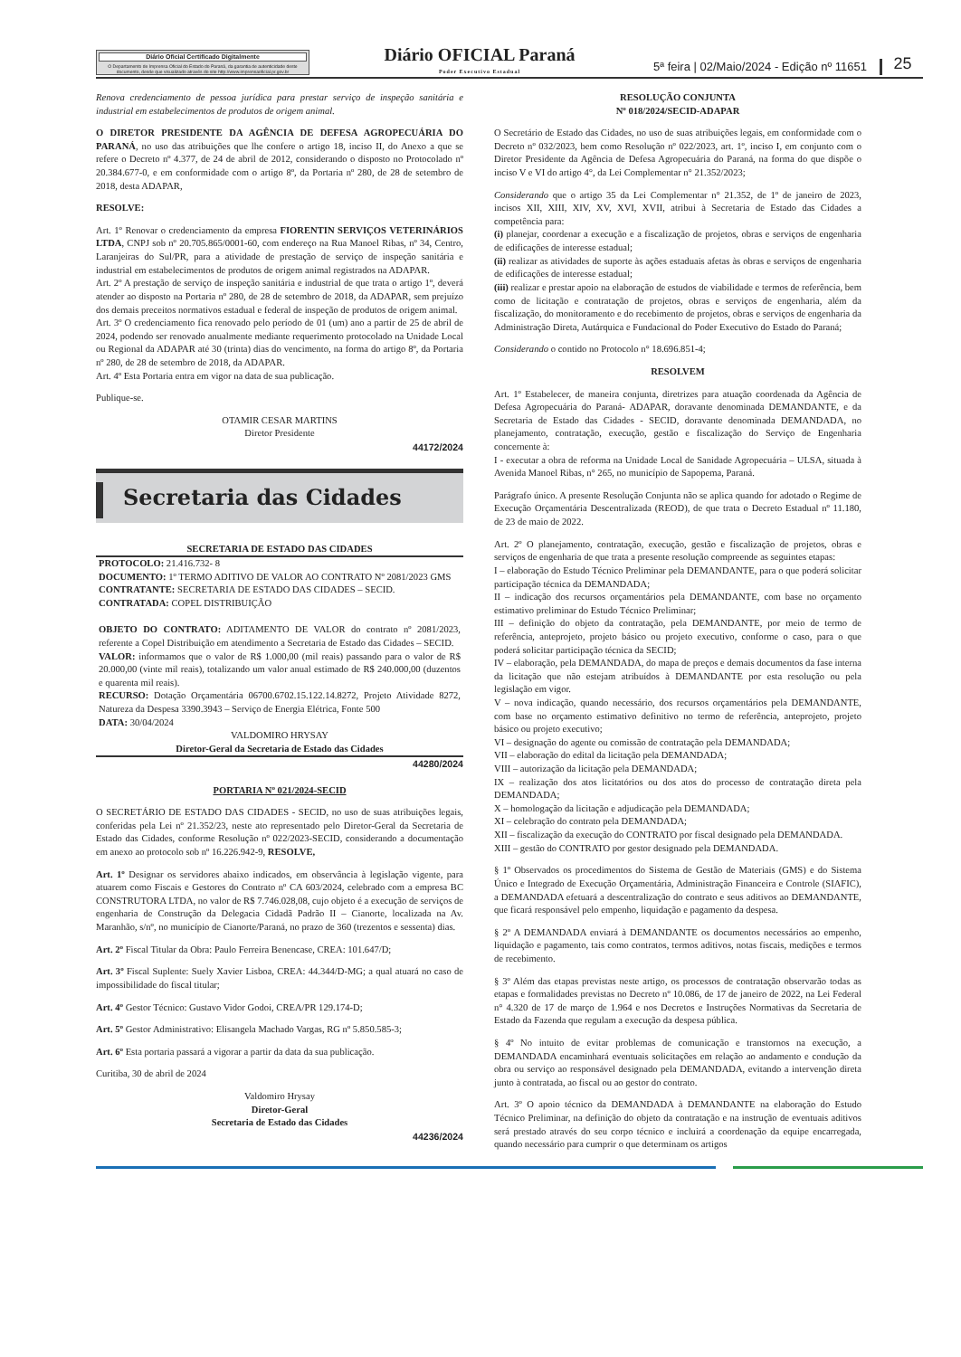Diário Oficial Certificado Digitalmente
O Departamento de Imprensa Oficial do Estado do Paraná, da garantia de autenticidade deste documento, desde que visualizado através do site http://www.imprensaoficial.pr.gov.br
Diário OFICIAL Paraná
Poder Executivo Estadual
5ª feira | 02/Maio/2024 - Edição nº 11651
25
Renova credenciamento de pessoa jurídica para prestar serviço de inspeção sanitária e industrial em estabelecimentos de produtos de origem animal.
O DIRETOR PRESIDENTE DA AGÊNCIA DE DEFESA AGROPECUÁRIA DO PARANÁ, no uso das atribuições que lhe confere o artigo 18, inciso II, do Anexo a que se refere o Decreto nº 4.377, de 24 de abril de 2012, considerando o disposto no Protocolado nº 20.384.677-0, e em conformidade com o artigo 8º, da Portaria nº 280, de 28 de setembro de 2018, desta ADAPAR,
RESOLVE:
Art. 1º Renovar o credenciamento da empresa FIORENTIN SERVIÇOS VETERINÁRIOS LTDA, CNPJ sob nº 20.705.865/0001-60, com endereço na Rua Manoel Ribas, nº 34, Centro, Laranjeiras do Sul/PR, para a atividade de prestação de serviço de inspeção sanitária e industrial em estabelecimentos de produtos de origem animal registrados na ADAPAR.
Art. 2º A prestação de serviço de inspeção sanitária e industrial de que trata o artigo 1º, deverá atender ao disposto na Portaria nº 280, de 28 de setembro de 2018, da ADAPAR, sem prejuízo dos demais preceitos normativos estadual e federal de inspeção de produtos de origem animal.
Art. 3º O credenciamento fica renovado pelo período de 01 (um) ano a partir de 25 de abril de 2024, podendo ser renovado anualmente mediante requerimento protocolado na Unidade Local ou Regional da ADAPAR até 30 (trinta) dias do vencimento, na forma do artigo 8º, da Portaria nº 280, de 28 de setembro de 2018, da ADAPAR.
Art. 4º Esta Portaria entra em vigor na data de sua publicação.
Publique-se.
OTAMIR CESAR MARTINS
Diretor Presidente
44172/2024
Secretaria das Cidades
SECRETARIA DE ESTADO DAS CIDADES
PROTOCOLO: 21.416.732- 8
DOCUMENTO: 1º TERMO ADITIVO DE VALOR AO CONTRATO Nº 2081/2023 GMS
CONTRATANTE: SECRETARIA DE ESTADO DAS CIDADES – SECID.
CONTRATADA: COPEL DISTRIBUIÇÃO
OBJETO DO CONTRATO: ADITAMENTO DE VALOR do contrato nº 2081/2023, referente a Copel Distribuição em atendimento a Secretaria de Estado das Cidades – SECID.
VALOR: informamos que o valor de R$ 1.000,00 (mil reais) passando para o valor de R$ 20.000,00 (vinte mil reais), totalizando um valor anual estimado de R$ 240.000,00 (duzentos e quarenta mil reais).
RECURSO: Dotação Orçamentária 06700.6702.15.122.14.8272, Projeto Atividade 8272, Natureza da Despesa 3390.3943 – Serviço de Energia Elétrica, Fonte 500
DATA: 30/04/2024
VALDOMIRO HRYSAY
Diretor-Geral da Secretaria de Estado das Cidades
44280/2024
PORTARIA Nº 021/2024-SECID
O SECRETÁRIO DE ESTADO DAS CIDADES - SECID, no uso de suas atribuições legais, conferidas pela Lei nº 21.352/23, neste ato representado pelo Diretor-Geral da Secretaria de Estado das Cidades, conforme Resolução nº 022/2023-SECID, considerando a documentação em anexo ao protocolo sob nº 16.226.942-9, RESOLVE,
Art. 1º Designar os servidores abaixo indicados, em observância à legislação vigente, para atuarem como Fiscais e Gestores do Contrato nº CA 603/2024, celebrado com a empresa BC CONSTRUTORA LTDA, no valor de R$ 7.746.028,08, cujo objeto é a execução de serviços de engenharia de Construção da Delegacia Cidadã Padrão II – Cianorte, localizada na Av. Maranhão, s/nº, no município de Cianorte/Paraná, no prazo de 360 (trezentos e sessenta) dias.
Art. 2º Fiscal Titular da Obra: Paulo Ferreira Benencase, CREA: 101.647/D;
Art. 3º Fiscal Suplente: Suely Xavier Lisboa, CREA: 44.344/D-MG; a qual atuará no caso de impossibilidade do fiscal titular;
Art. 4º Gestor Técnico: Gustavo Vidor Godoi, CREA/PR 129.174-D;
Art. 5º Gestor Administrativo: Elisangela Machado Vargas, RG nº 5.850.585-3;
Art. 6º Esta portaria passará a vigorar a partir da data da sua publicação.
Curitiba, 30 de abril de 2024
Valdomiro Hrysay
Diretor-Geral
Secretaria de Estado das Cidades
44236/2024
RESOLUÇÃO CONJUNTA
Nº 018/2024/SECID-ADAPAR
O Secretário de Estado das Cidades, no uso de suas atribuições legais, em conformidade com o Decreto nº 032/2023, bem como Resolução nº 022/2023, art. 1º, inciso I, em conjunto com o Diretor Presidente da Agência de Defesa Agropecuária do Paraná, na forma do que dispõe o inciso V e VI do artigo 4°, da Lei Complementar n° 21.352/2023;
Considerando que o artigo 35 da Lei Complementar n° 21.352, de 1º de janeiro de 2023, incisos XII, XIII, XIV, XV, XVI, XVII, atribui à Secretaria de Estado das Cidades a competência para:
(i) planejar, coordenar a execução e a fiscalização de projetos, obras e serviços de engenharia de edificações de interesse estadual;
(ii) realizar as atividades de suporte às ações estaduais afetas às obras e serviços de engenharia de edificações de interesse estadual;
(iii) realizar e prestar apoio na elaboração de estudos de viabilidade e termos de referência, bem como de licitação e contratação de projetos, obras e serviços de engenharia, além da fiscalização, do monitoramento e do recebimento de projetos, obras e serviços de engenharia da Administração Direta, Autárquica e Fundacional do Poder Executivo do Estado do Paraná;
Considerando o contido no Protocolo n° 18.696.851-4;
RESOLVEM
Art. 1º Estabelecer, de maneira conjunta, diretrizes para atuação coordenada da Agência de Defesa Agropecuária do Paraná- ADAPAR, doravante denominada DEMANDANTE, e da Secretaria de Estado das Cidades - SECID, doravante denominada DEMANDADA, no planejamento, contratação, execução, gestão e fiscalização do Serviço de Engenharia concernente à:
I - executar a obra de reforma na Unidade Local de Sanidade Agropecuária – ULSA, situada à Avenida Manoel Ribas, n° 265, no município de Sapopema, Paraná.
Parágrafo único. A presente Resolução Conjunta não se aplica quando for adotado o Regime de Execução Orçamentária Descentralizada (REOD), de que trata o Decreto Estadual nº 11.180, de 23 de maio de 2022.
Art. 2º O planejamento, contratação, execução, gestão e fiscalização de projetos, obras e serviços de engenharia de que trata a presente resolução compreende as seguintes etapas:
I – elaboração do Estudo Técnico Preliminar pela DEMANDANTE, para o que poderá solicitar participação técnica da DEMANDADA;
II – indicação dos recursos orçamentários pela DEMANDANTE, com base no orçamento estimativo preliminar do Estudo Técnico Preliminar;
III – definição do objeto da contratação, pela DEMANDANTE, por meio de termo de referência, anteprojeto, projeto básico ou projeto executivo, conforme o caso, para o que poderá solicitar participação técnica da SECID;
IV – elaboração, pela DEMANDADA, do mapa de preços e demais documentos da fase interna da licitação que não estejam atribuídos à DEMANDANTE por esta resolução ou pela legislação em vigor.
V – nova indicação, quando necessário, dos recursos orçamentários pela DEMANDANTE, com base no orçamento estimativo definitivo no termo de referência, anteprojeto, projeto básico ou projeto executivo;
VI – designação do agente ou comissão de contratação pela DEMANDADA;
VII – elaboração do edital da licitação pela DEMANDADA;
VIII – autorização da licitação pela DEMANDADA;
IX – realização dos atos licitatórios ou dos atos do processo de contratação direta pela DEMANDADA;
X – homologação da licitação e adjudicação pela DEMANDADA;
XI – celebração do contrato pela DEMANDADA;
XII – fiscalização da execução do CONTRATO por fiscal designado pela DEMANDADA.
XIII – gestão do CONTRATO por gestor designado pela DEMANDADA.
§ 1º Observados os procedimentos do Sistema de Gestão de Materiais (GMS) e do Sistema Único e Integrado de Execução Orçamentária, Administração Financeira e Controle (SIAFIC), a DEMANDADA efetuará a descentralização do contrato e seus aditivos ao DEMANDANTE, que ficará responsável pelo empenho, liquidação e pagamento da despesa.
§ 2º A DEMANDADA enviará à DEMANDANTE os documentos necessários ao empenho, liquidação e pagamento, tais como contratos, termos aditivos, notas fiscais, medições e termos de recebimento.
§ 3º Além das etapas previstas neste artigo, os processos de contratação observarão todas as etapas e formalidades previstas no Decreto nº 10.086, de 17 de janeiro de 2022, na Lei Federal n° 4.320 de 17 de março de 1.964 e nos Decretos e Instruções Normativas da Secretaria de Estado da Fazenda que regulam a execução da despesa pública.
§ 4º No intuito de evitar problemas de comunicação e transtornos na execução, a DEMANDADA encaminhará eventuais solicitações em relação ao andamento e condução da obra ou serviço ao responsável designado pela DEMANDADA, evitando a intervenção direta junto à contratada, ao fiscal ou ao gestor do contrato.
Art. 3º O apoio técnico da DEMANDADA à DEMANDANTE na elaboração do Estudo Técnico Preliminar, na definição do objeto da contratação e na instrução de eventuais aditivos será prestado através do seu corpo técnico e incluirá a coordenação da equipe encarregada, quando necessário para cumprir o que determinam os artigos